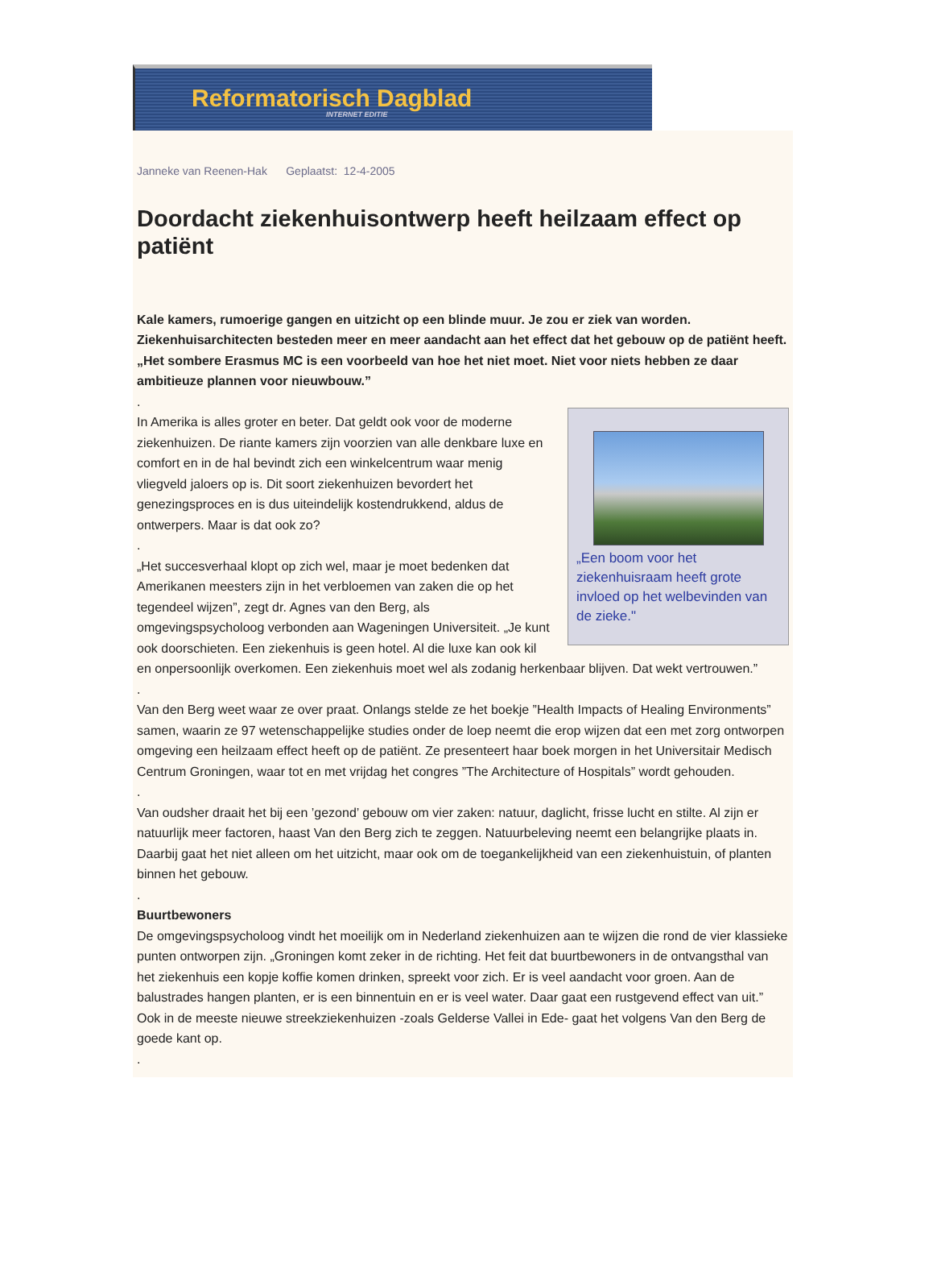Reformatorisch Dagblad
INTERNET EDITIE
Janneke van Reenen-Hak Geplaatst: 12-4-2005
Doordacht ziekenhuisontwerp heeft heilzaam effect op patiënt
Kale kamers, rumoerige gangen en uitzicht op een blinde muur. Je zou er ziek van worden. Ziekenhuisarchitecten besteden meer en meer aandacht aan het effect dat het gebouw op de patiënt heeft. „Het sombere Erasmus MC is een voorbeeld van hoe het niet moet. Niet voor niets hebben ze daar ambitieuze plannen voor nieuwbouw.”
„Een boom voor het ziekenhuisraam heeft grote invloed op het welbevinden van de zieke."
.
In Amerika is alles groter en beter. Dat geldt ook voor de moderne ziekenhuizen. De riante kamers zijn voorzien van alle denkbare luxe en comfort en in de hal bevindt zich een winkelcentrum waar menig vliegveld jaloers op is. Dit soort ziekenhuizen bevordert het genezingsproces en is dus uiteindelijk kostendrukkend, aldus de ontwerpers. Maar is dat ook zo?
.
„Het succesverhaal klopt op zich wel, maar je moet bedenken dat Amerikanen meesters zijn in het verbloemen van zaken die op het tegendeel wijzen”, zegt dr. Agnes van den Berg, als omgevingspsycholoog verbonden aan Wageningen Universiteit. „Je kunt ook doorschieten. Een ziekenhuis is geen hotel. Al die luxe kan ook kil en onpersoonlijk overkomen. Een ziekenhuis moet wel als zodanig herkenbaar blijven. Dat wekt vertrouwen.”
.
Van den Berg weet waar ze over praat. Onlangs stelde ze het boekje ”Health Impacts of Healing Environments” samen, waarin ze 97 wetenschappelijke studies onder de loep neemt die erop wijzen dat een met zorg ontworpen omgeving een heilzaam effect heeft op de patiënt. Ze presenteert haar boek morgen in het Universitair Medisch Centrum Groningen, waar tot en met vrijdag het congres ”The Architecture of Hospitals” wordt gehouden.
.
Van oudsher draait het bij een ’gezond’ gebouw om vier zaken: natuur, daglicht, frisse lucht en stilte. Al zijn er natuurlijk meer factoren, haast Van den Berg zich te zeggen. Natuurbeleving neemt een belangrijke plaats in. Daarbij gaat het niet alleen om het uitzicht, maar ook om de toegankelijkheid van een ziekenhuistuin, of planten binnen het gebouw.
.
Buurtbewoners
De omgevingspsycholoog vindt het moeilijk om in Nederland ziekenhuizen aan te wijzen die rond de vier klassieke punten ontworpen zijn. „Groningen komt zeker in de richting. Het feit dat buurtbewoners in de ontvangsthal van het ziekenhuis een kopje koffie komen drinken, spreekt voor zich. Er is veel aandacht voor groen. Aan de balustrades hangen planten, er is een binnentuin en er is veel water. Daar gaat een rustgevend effect van uit.” Ook in de meeste nieuwe streekziekenhuizen -zoals Gelderse Vallei in Ede- gaat het volgens Van den Berg de goede kant op.
.